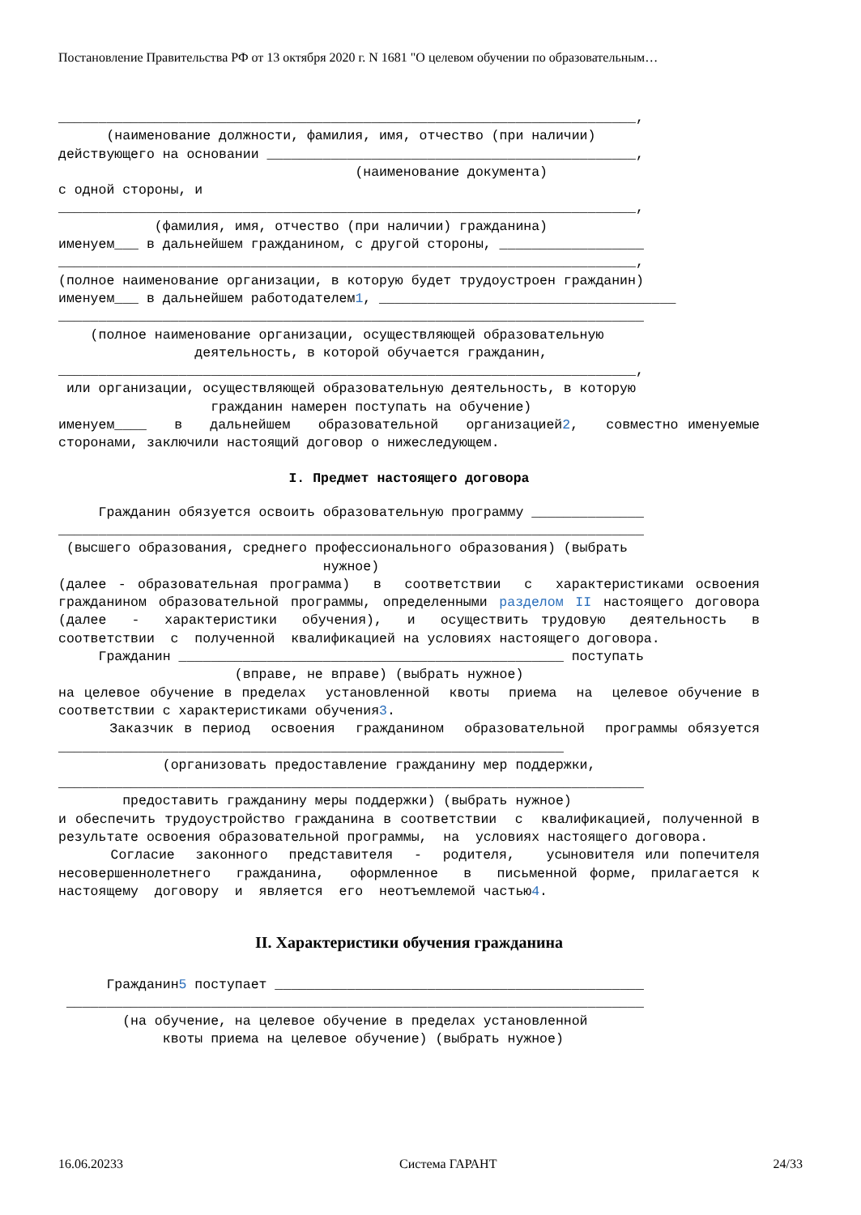Постановление Правительства РФ от 13 октября 2020 г. N 1681 "О целевом обучении по образовательным…
________________________________________________________________________, (наименование должности, фамилия, имя, отчество (при наличии) действующего на основании ______________________________________________, (наименование документа) с одной стороны, и ________________________________________________________________________, (фамилия, имя, отчество (при наличии) гражданина) именуем___ в дальнейшем гражданином, с другой стороны, __________________ ________________________________________________________________________, (полное наименование организации, в которую будет трудоустроен гражданин) именуем___ в дальнейшем работодателем1, _____________________________________ _________________________________________________________________________ (полное наименование организации, осуществляющей образовательную деятельность, в которой обучается гражданин, ________________________________________________________________________, или организации, осуществляющей образовательную деятельность, в которую гражданин намерен поступать на обучение)
именуем____ в дальнейшем образовательной организацией2, совместно именуемые сторонами, заключили настоящий договор о нижеследующем.
I. Предмет настоящего договора
Гражданин обязуется освоить образовательную программу ______________ _________________________________________________________________________ (высшего образования, среднего профессионального образования) (выбрать нужное)
(далее - образовательная программа) в соответствии с характеристиками освоения гражданином образовательной программы, определенными разделом II настоящего договора (далее - характеристики обучения), и осуществить трудовую деятельность в соответствии с полученной квалификацией на условиях настоящего договора.
Гражданин ________________________________________________ поступать (вправе, не вправе) (выбрать нужное)
на целевое обучение в пределах установленной квоты приема на целевое обучение в соответствии с характеристиками обучения3.
Заказчик в период освоения гражданином образовательной программы обязуется _______________________________________________________________
(организовать предоставление гражданину мер поддержки, _________________________________________________________________________ предоставить гражданину меры поддержки) (выбрать нужное)
и обеспечить трудоустройство гражданина в соответствии с квалификацией, полученной в результате освоения образовательной программы, на условиях настоящего договора.
Согласие законного представителя - родителя, усыновителя или попечителя несовершеннолетнего гражданина, оформленное в письменной форме, прилагается к настоящему договору и является его неотъемлемой частью4.
II. Характеристики обучения гражданина
Гражданин5 поступает ______________________________________________ ________________________________________________________________________ (на обучение, на целевое обучение в пределах установленной квоты приема на целевое обучение) (выбрать нужное)
16.06.20233 Система ГАРАНТ 24/33